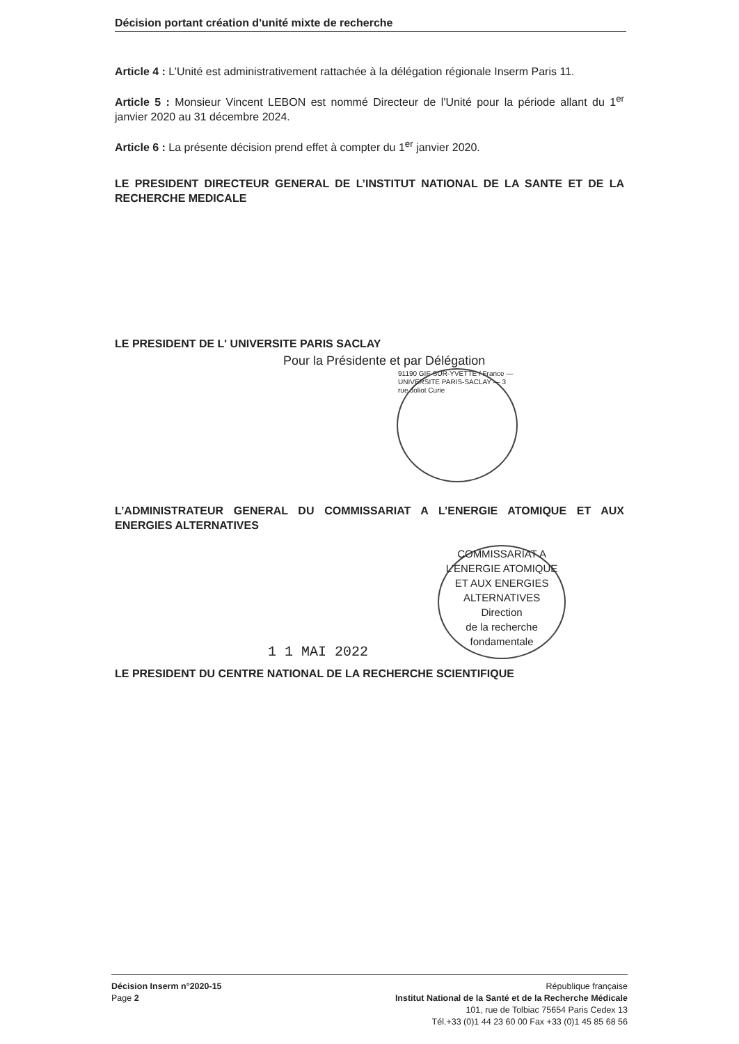Décision portant création d'unité mixte de recherche
Article 4 : L’Unité est administrativement rattachée à la délégation régionale Inserm Paris 11.
Article 5 : Monsieur Vincent LEBON est nommé Directeur de l'Unité pour la période allant du 1<sup>er</sup> janvier 2020 au 31 décembre 2024.
Article 6 : La présente décision prend effet à compter du 1<sup>er</sup> janvier 2020.
LE PRESIDENT DIRECTEUR GENERAL DE L’INSTITUT NATIONAL DE LA SANTE ET DE LA RECHERCHE MEDICALE
LE PRESIDENT DE L' UNIVERSITE PARIS SACLAY
Pour la Présidente et par Délégation
91190 GIF-SUR-YVETTE / France — UNIVERSITE PARIS-SACLAY — 3 rue Joliot Curie
L’ADMINISTRATEUR GENERAL DU COMMISSARIAT A L’ENERGIE ATOMIQUE ET AUX ENERGIES ALTERNATIVES
1 1 MAI 2022
COMMISSARIAT A L'ENERGIE ATOMIQUE ET AUX ENERGIES ALTERNATIVES
Direction
de la recherche
fondamentale
LE PRESIDENT DU CENTRE NATIONAL DE LA RECHERCHE SCIENTIFIQUE
Décision Inserm n°2020-15
Page 2
République française
Institut National de la Santé et de la Recherche Médicale
101, rue de Tolbiac 75654 Paris Cedex 13
Tél.+33 (0)1 44 23 60 00 Fax +33 (0)1 45 85 68 56